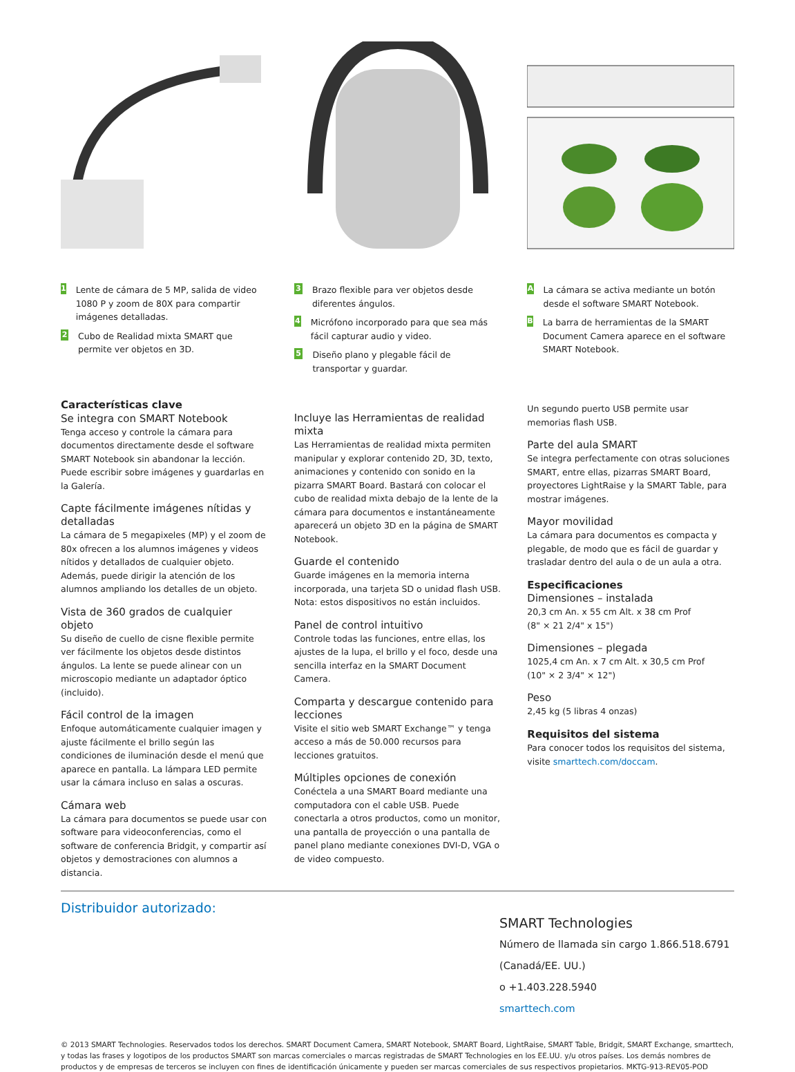1
Lente de cámara de 5 MP, salida de video 1080 P y zoom de 80X para compartir imágenes detalladas.
2
Cubo de Realidad mixta SMART que permite ver objetos en 3D.
3
Brazo flexible para ver objetos desde diferentes ángulos.
4
Micrófono incorporado para que sea más fácil capturar audio y video.
5
Diseño plano y plegable fácil de transportar y guardar.
A
La cámara se activa mediante un botón desde el software SMART Notebook.
B
La barra de herramientas de la SMART Document Camera aparece en el software SMART Notebook.
Características clave
Se integra con SMART Notebook
Tenga acceso y controle la cámara para documentos directamente desde el software SMART Notebook sin abandonar la lección. Puede escribir sobre imágenes y guardarlas en la Galería.
Capte fácilmente imágenes nítidas y detalladas
La cámara de 5 megapixeles (MP) y el zoom de 80x ofrecen a los alumnos imágenes y videos nítidos y detallados de cualquier objeto. Además, puede dirigir la atención de los alumnos ampliando los detalles de un objeto.
Vista de 360 grados de cualquier objeto
Su diseño de cuello de cisne flexible permite ver fácilmente los objetos desde distintos ángulos. La lente se puede alinear con un microscopio mediante un adaptador óptico (incluido).
Fácil control de la imagen
Enfoque automáticamente cualquier imagen y ajuste fácilmente el brillo según las condiciones de iluminación desde el menú que aparece en pantalla. La lámpara LED permite usar la cámara incluso en salas a oscuras.
Cámara web
La cámara para documentos se puede usar con software para videoconferencias, como el software de conferencia Bridgit, y compartir así objetos y demostraciones con alumnos a distancia.
Incluye las Herramientas de realidad mixta
Las Herramientas de realidad mixta permiten manipular y explorar contenido 2D, 3D, texto, animaciones y contenido con sonido en la pizarra SMART Board. Bastará con colocar el cubo de realidad mixta debajo de la lente de la cámara para documentos e instantáneamente aparecerá un objeto 3D en la página de SMART Notebook.
Guarde el contenido
Guarde imágenes en la memoria interna incorporada, una tarjeta SD o unidad flash USB. Nota: estos dispositivos no están incluidos.
Panel de control intuitivo
Controle todas las funciones, entre ellas, los ajustes de la lupa, el brillo y el foco, desde una sencilla interfaz en la SMART Document Camera.
Comparta y descargue contenido para lecciones
Visite el sitio web SMART Exchange™ y tenga acceso a más de 50.000 recursos para lecciones gratuitos.
Múltiples opciones de conexión
Conéctela a una SMART Board mediante una computadora con el cable USB. Puede conectarla a otros productos, como un monitor, una pantalla de proyección o una pantalla de panel plano mediante conexiones DVI-D, VGA o de video compuesto.
Un segundo puerto USB permite usar memorias flash USB.
Parte del aula SMART
Se integra perfectamente con otras soluciones SMART, entre ellas, pizarras SMART Board, proyectores LightRaise y la SMART Table, para mostrar imágenes.
Mayor movilidad
La cámara para documentos es compacta y plegable, de modo que es fácil de guardar y trasladar dentro del aula o de un aula a otra.
Especificaciones
Dimensiones – instalada
20,3 cm An. x 55 cm Alt. x 38 cm Prof
(8" × 21 2/4" x 15")
Dimensiones – plegada
1025,4 cm An. x 7 cm Alt. x 30,5 cm Prof
(10" × 2 3/4" × 12")
Peso
2,45 kg (5 libras 4 onzas)
Requisitos del sistema
Para conocer todos los requisitos del sistema, visite smarttech.com/doccam.
Distribuidor autorizado:
SMART Technologies
Número de llamada sin cargo 1.866.518.6791
(Canadá/EE. UU.)
o +1.403.228.5940
smarttech.com
© 2013 SMART Technologies. Reservados todos los derechos. SMART Document Camera, SMART Notebook, SMART Board, LightRaise, SMART Table, Bridgit, SMART Exchange, smarttech, y todas las frases y logotipos de los productos SMART son marcas comerciales o marcas registradas de SMART Technologies en los EE.UU. y/u otros países. Los demás nombres de productos y de empresas de terceros se incluyen con fines de identificación únicamente y pueden ser marcas comerciales de sus respectivos propietarios. MKTG-913-REV05-POD